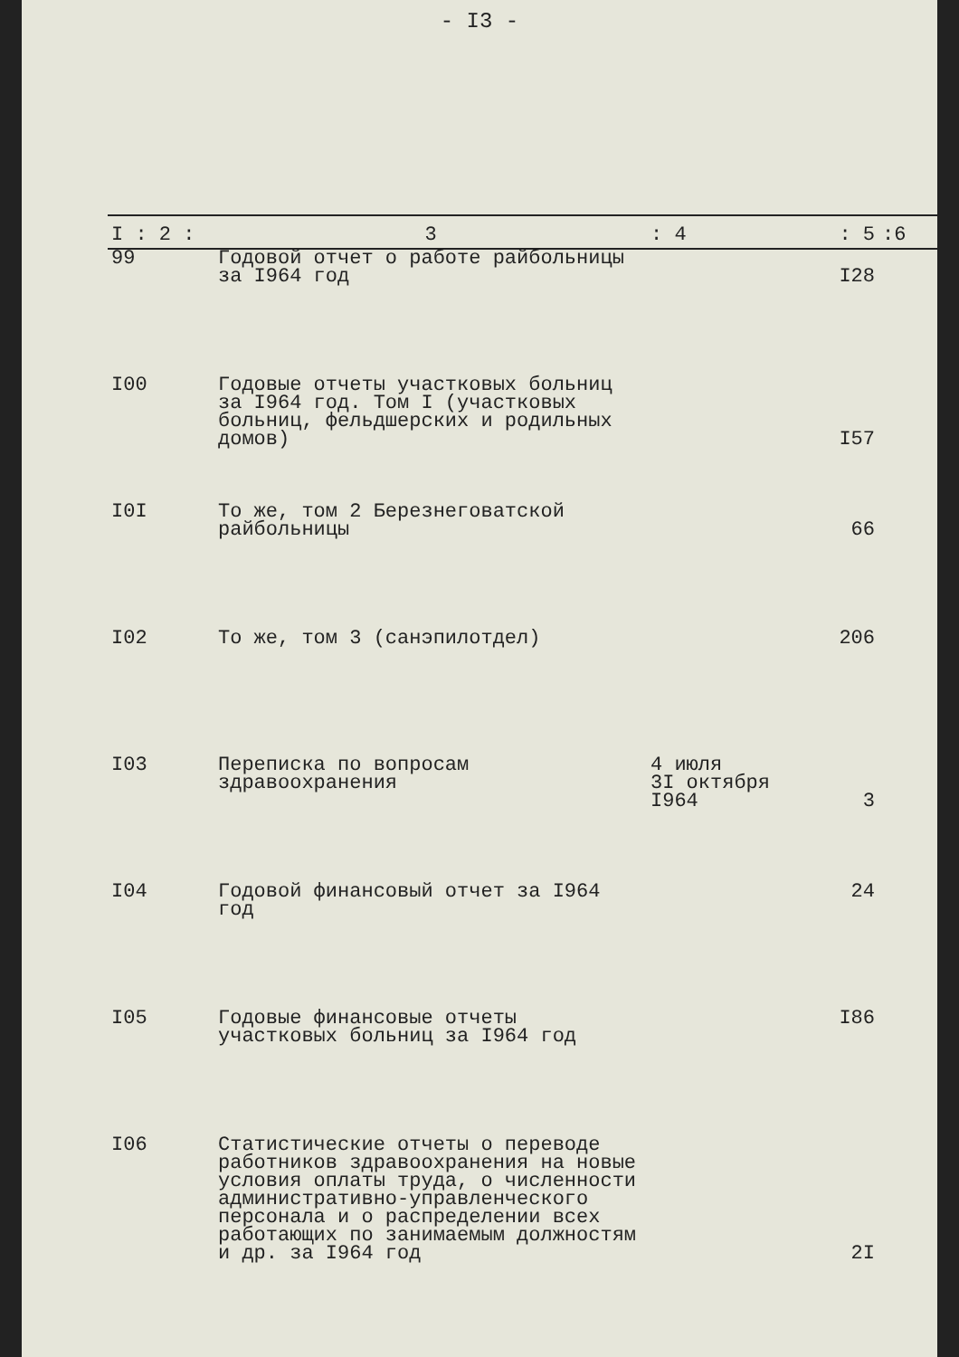- I3 -
| I : 2 : | 3 | : 4 | : 5 | :6 |
| --- | --- | --- | --- | --- |
| 99 | Годовой отчет о работе райбольницы за I964 год | | I28 | |
| I00 | Годовые отчеты участковых больниц за I964 год. Том I (участковых больниц, фельдшерских и родильных домов) | | I57 | |
| I0I | То же, том 2 Березнеговатской райбольницы | | 66 | |
| I02 | То же, том 3 (санэпилотдел) | | 206 | |
| I03 | Переписка по вопросам здравоохранения | 4 июля 3I октября I964 | 3 | |
| I04 | Годовой финансовый отчет за I964 год | | 24 | |
| I05 | Годовые финансовые отчеты участковых больниц за I964 год | | I86 | |
| I06 | Статистические отчеты о переводе работников здравоохранения на новые условия оплаты труда, о численности административно-управленческого персонала и о распределении всех работающих по занимаемым должностям и др. за I964 год | | 2I | |